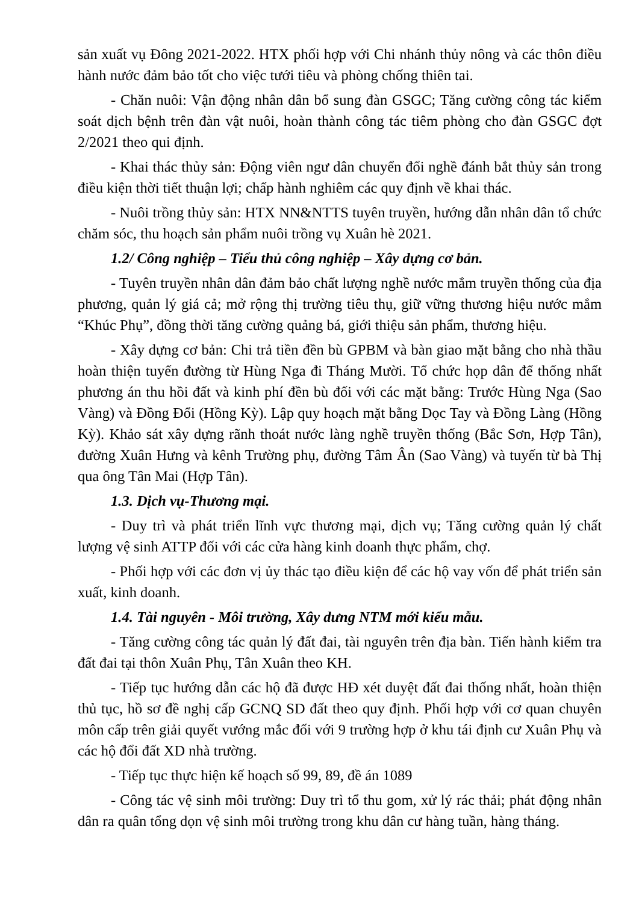sản xuất vụ Đông 2021-2022. HTX phối hợp với Chi nhánh thủy nông và các thôn điều hành nước đảm bảo tốt cho việc tưới tiêu và phòng chống thiên tai.
- Chăn nuôi: Vận động nhân dân bổ sung đàn GSGC; Tăng cường công tác kiểm soát dịch bệnh trên đàn vật nuôi, hoàn thành công tác tiêm phòng cho đàn GSGC đợt 2/2021 theo qui định.
- Khai thác thủy sản: Động viên ngư dân chuyển đổi nghề đánh bắt thủy sản trong điều kiện thời tiết thuận lợi; chấp hành nghiêm các quy định về khai thác.
- Nuôi trồng thủy sản: HTX NN&NTTS tuyên truyền, hướng dẫn nhân dân tổ chức chăm sóc, thu hoạch sản phẩm nuôi trồng vụ Xuân hè 2021.
1.2/ Công nghiệp – Tiểu thủ công nghiệp – Xây dựng cơ bản.
- Tuyên truyền nhân dân đảm bảo chất lượng nghề nước mắm truyền thống của địa phương, quản lý giá cả; mở rộng thị trường tiêu thụ, giữ vững thương hiệu nước mắm “Khúc Phụ”, đồng thời tăng cường quảng bá, giới thiệu sản phẩm, thương hiệu.
- Xây dựng cơ bản: Chi trả tiền đền bù GPBM và bàn giao mặt bằng cho nhà thầu hoàn thiện tuyến đường từ Hùng Nga đi Tháng Mười. Tổ chức họp dân để thống nhất phương án thu hồi đất và kinh phí đền bù đối với các mặt bằng: Trước Hùng Nga (Sao Vàng) và Đồng Đổi (Hồng Kỳ). Lập quy hoạch mặt bằng Dọc Tay và Đồng Làng (Hồng Kỳ). Khảo sát xây dựng rãnh thoát nước làng nghề truyền thống (Bắc Sơn, Hợp Tân), đường Xuân Hưng và kênh Trường phụ, đường Tâm Ân (Sao Vàng) và tuyến từ bà Thị qua ông Tân Mai (Hợp Tân).
1.3. Dịch vụ-Thương mại.
- Duy trì và phát triển lĩnh vực thương mại, dịch vụ; Tăng cường quản lý chất lượng vệ sinh ATTP đối với các cửa hàng kinh doanh thực phẩm, chợ.
- Phối hợp với các đơn vị ủy thác tạo điều kiện để các hộ vay vốn để phát triển sản xuất, kinh doanh.
1.4. Tài nguyên - Môi trường, Xây dưng NTM mới kiểu mẫu.
- Tăng cường công tác quản lý đất đai, tài nguyên trên địa bàn. Tiến hành kiểm tra đất đai tại thôn Xuân Phụ, Tân Xuân theo KH.
- Tiếp tục hướng dẫn các hộ đã được HĐ xét duyệt đất đai thống nhất, hoàn thiện thủ tục, hồ sơ đề nghị cấp GCNQ SD đất theo quy định. Phối hợp với cơ quan chuyên môn cấp trên giải quyết vướng mắc đối với 9 trường hợp ở khu tái định cư Xuân Phụ và các hộ đổi đất XD nhà trường.
- Tiếp tục thực hiện kế hoạch số 99, 89, đề án 1089
- Công tác vệ sinh môi trường: Duy trì tổ thu gom, xử lý rác thải; phát động nhân dân ra quân tổng dọn vệ sinh môi trường trong khu dân cư hàng tuần, hàng tháng.